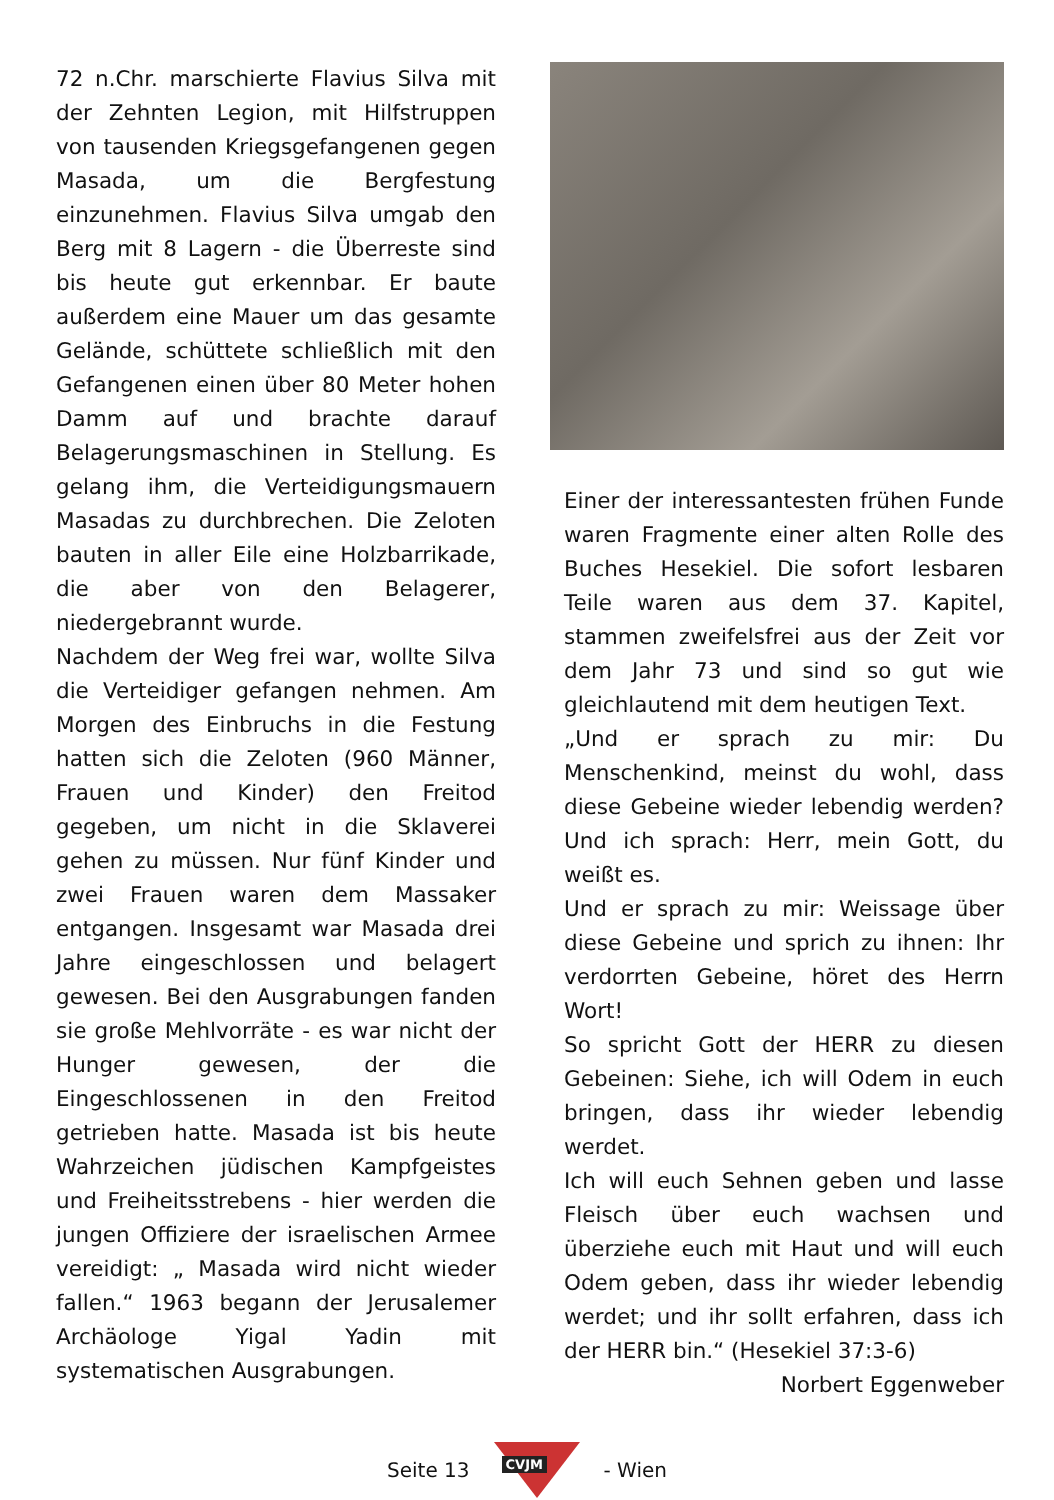72 n.Chr. marschierte Flavius Silva mit der Zehnten Legion, mit Hilfstruppen von tausenden Kriegsgefangenen gegen Masada, um die Bergfestung einzunehmen. Flavius Silva umgab den Berg mit 8 Lagern - die Überreste sind bis heute gut erkennbar. Er baute außerdem eine Mauer um das gesamte Gelände, schüttete schließlich mit den Gefangenen einen über 80 Meter hohen Damm auf und brachte darauf Belagerungsmaschinen in Stellung. Es gelang ihm, die Verteidigungsmauern Masadas zu durchbrechen. Die Zeloten bauten in aller Eile eine Holzbarrikade, die aber von den Belagerer, niedergebrannt wurde.
Nachdem der Weg frei war, wollte Silva die Verteidiger gefangen nehmen. Am Morgen des Einbruchs in die Festung hatten sich die Zeloten (960 Männer, Frauen und Kinder) den Freitod gegeben, um nicht in die Sklaverei gehen zu müssen. Nur fünf Kinder und zwei Frauen waren dem Massaker entgangen. Insgesamt war Masada drei Jahre eingeschlossen und belagert gewesen. Bei den Ausgrabungen fanden sie große Mehlvorräte - es war nicht der Hunger gewesen, der die Eingeschlossenen in den Freitod getrieben hatte. Masada ist bis heute Wahrzeichen jüdischen Kampfgeistes und Freiheitsstrebens - hier werden die jungen Offiziere der israelischen Armee vereidigt: „ Masada wird nicht wieder fallen.“ 1963 begann der Jerusalemer Archäologe Yigal Yadin mit systematischen Ausgrabungen.
Einer der interessantesten frühen Funde waren Fragmente einer alten Rolle des Buches Hesekiel. Die sofort lesbaren Teile waren aus dem 37. Kapitel, stammen zweifelsfrei aus der Zeit vor dem Jahr 73 und sind so gut wie gleichlautend mit dem heutigen Text.
„Und er sprach zu mir: Du Menschenkind, meinst du wohl, dass diese Gebeine wieder lebendig werden? Und ich sprach: Herr, mein Gott, du weißt es.
Und er sprach zu mir: Weissage über diese Gebeine und sprich zu ihnen: Ihr verdorrten Gebeine, höret des Herrn Wort!
So spricht Gott der HERR zu diesen Gebeinen: Siehe, ich will Odem in euch bringen, dass ihr wieder lebendig werdet.
Ich will euch Sehnen geben und lasse Fleisch über euch wachsen und überziehe euch mit Haut und will euch Odem geben, dass ihr wieder lebendig werdet; und ihr sollt erfahren, dass ich der HERR bin.“ (Hesekiel 37:3-6)
Norbert Eggenweber
Seite 13
CVJM
- Wien